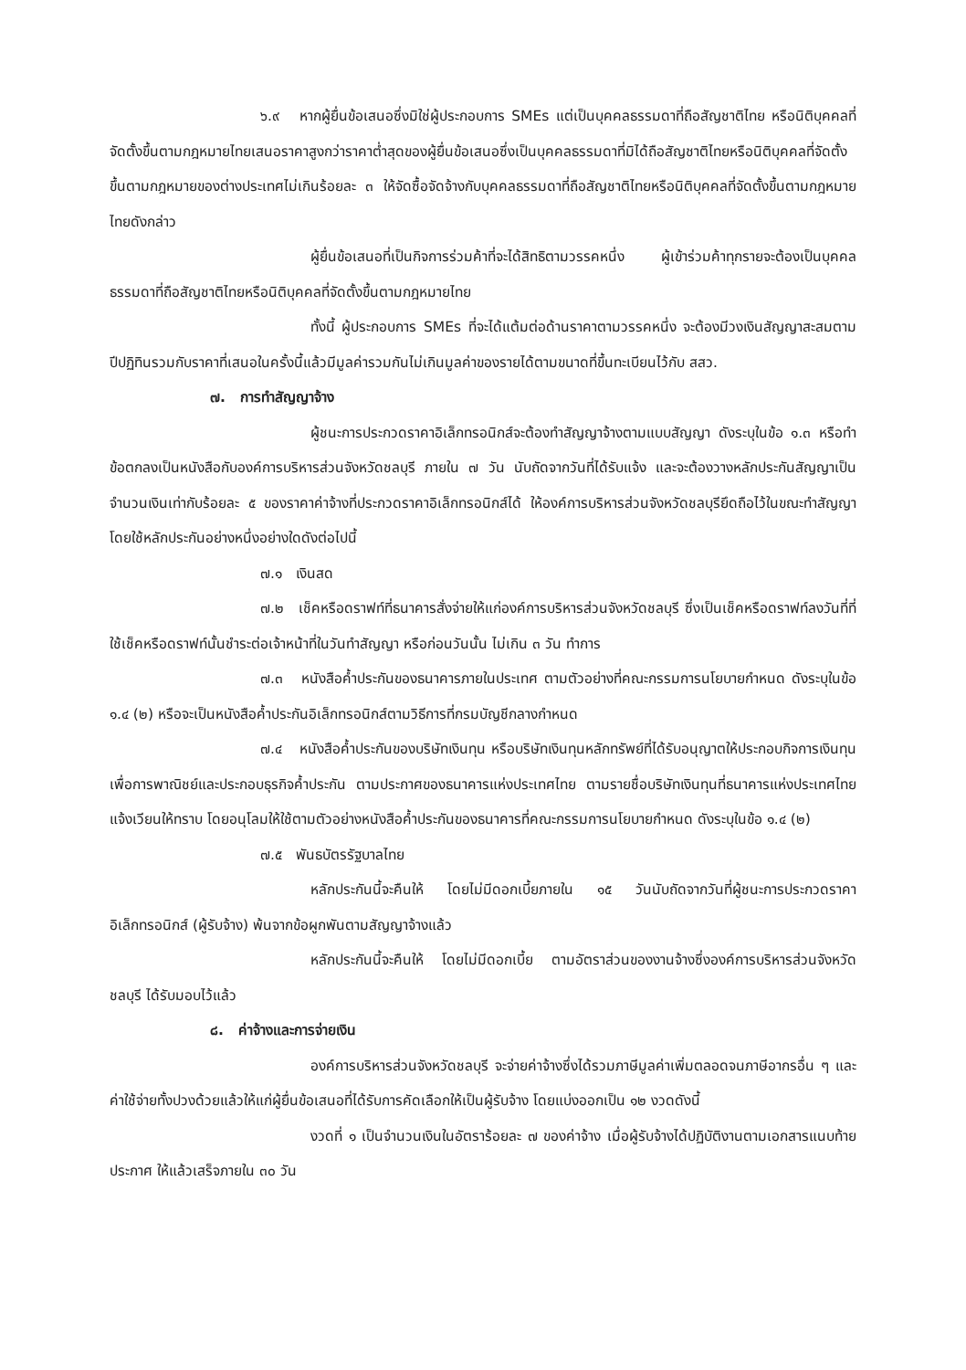๖.๙ หากผู้ยื่นข้อเสนอซึ่งมิใช่ผู้ประกอบการ SMEs แต่เป็นบุคคลธรรมดาที่ถือสัญชาติไทย หรือนิติบุคคลที่จัดตั้งขึ้นตามกฎหมายไทยเสนอราคาสูงกว่าราคาต่ำสุดของผู้ยื่นข้อเสนอซึ่งเป็นบุคคลธรรมดาที่มิได้ถือสัญชาติไทยหรือนิติบุคคลที่จัดตั้งขึ้นตามกฎหมายของต่างประเทศไม่เกินร้อยละ ๓ ให้จัดซื้อจัดจ้างกับบุคคลธรรมดาที่ถือสัญชาติไทยหรือนิติบุคคลที่จัดตั้งขึ้นตามกฎหมายไทยดังกล่าว
ผู้ยื่นข้อเสนอที่เป็นกิจการร่วมค้าที่จะได้สิทธิตามวรรคหนึ่ง ผู้เข้าร่วมค้าทุกรายจะต้องเป็นบุคคลธรรมดาที่ถือสัญชาติไทยหรือนิติบุคคลที่จัดตั้งขึ้นตามกฎหมายไทย
ทั้งนี้ ผู้ประกอบการ SMEs ที่จะได้แต้มต่อด้านราคาตามวรรคหนึ่ง จะต้องมีวงเงินสัญญาสะสมตามปีปฏิทินรวมกับราคาที่เสนอในครั้งนี้แล้วมีมูลค่ารวมกันไม่เกินมูลค่าของรายได้ตามขนาดที่ขึ้นทะเบียนไว้กับ สสว.
๗. การทำสัญญาจ้าง
ผู้ชนะการประกวดราคาอิเล็กทรอนิกส์จะต้องทำสัญญาจ้างตามแบบสัญญา ดังระบุในข้อ ๑.๓ หรือทำข้อตกลงเป็นหนังสือกับองค์การบริหารส่วนจังหวัดชลบุรี ภายใน ๗ วัน นับถัดจากวันที่ได้รับแจ้ง และจะต้องวางหลักประกันสัญญาเป็นจำนวนเงินเท่ากับร้อยละ ๕ ของราคาค่าจ้างที่ประกวดราคาอิเล็กทรอนิกส์ได้ ให้องค์การบริหารส่วนจังหวัดชลบุรียึดถือไว้ในขณะทำสัญญา โดยใช้หลักประกันอย่างหนึ่งอย่างใดดังต่อไปนี้
๗.๑ เงินสด
๗.๒ เช็คหรือดราฟท์ที่ธนาคารสั่งจ่ายให้แก่องค์การบริหารส่วนจังหวัดชลบุรี ซึ่งเป็นเช็คหรือดราฟท์ลงวันที่ที่ใช้เช็คหรือดราฟท์นั้นชำระต่อเจ้าหน้าที่ในวันทำสัญญา หรือก่อนวันนั้น ไม่เกิน ๓ วัน ทำการ
๗.๓ หนังสือค้ำประกันของธนาคารภายในประเทศ ตามตัวอย่างที่คณะกรรมการนโยบายกำหนด ดังระบุในข้อ ๑.๔ (๒) หรือจะเป็นหนังสือค้ำประกันอิเล็กทรอนิกส์ตามวิธีการที่กรมบัญชีกลางกำหนด
๗.๔ หนังสือค้ำประกันของบริษัทเงินทุน หรือบริษัทเงินทุนหลักทรัพย์ที่ได้รับอนุญาตให้ประกอบกิจการเงินทุนเพื่อการพาณิชย์และประกอบธุรกิจค้ำประกัน ตามประกาศของธนาคารแห่งประเทศไทย ตามรายชื่อบริษัทเงินทุนที่ธนาคารแห่งประเทศไทยแจ้งเวียนให้ทราบ โดยอนุโลมให้ใช้ตามตัวอย่างหนังสือค้ำประกันของธนาคารที่คณะกรรมการนโยบายกำหนด ดังระบุในข้อ ๑.๔ (๒)
๗.๕ พันธบัตรรัฐบาลไทย
หลักประกันนี้จะคืนให้ โดยไม่มีดอกเบี้ยภายใน ๑๕ วันนับถัดจากวันที่ผู้ชนะการประกวดราคาอิเล็กทรอนิกส์ (ผู้รับจ้าง) พ้นจากข้อผูกพันตามสัญญาจ้างแล้ว
หลักประกันนี้จะคืนให้ โดยไม่มีดอกเบี้ย ตามอัตราส่วนของงานจ้างซึ่งองค์การบริหารส่วนจังหวัดชลบุรี ได้รับมอบไว้แล้ว
๘. ค่าจ้างและการจ่ายเงิน
องค์การบริหารส่วนจังหวัดชลบุรี จะจ่ายค่าจ้างซึ่งได้รวมภาษีมูลค่าเพิ่มตลอดจนภาษีอากรอื่น ๆ และค่าใช้จ่ายทั้งปวงด้วยแล้วให้แก่ผู้ยื่นข้อเสนอที่ได้รับการคัดเลือกให้เป็นผู้รับจ้าง โดยแบ่งออกเป็น ๑๒ งวดดังนี้
งวดที่ ๑ เป็นจำนวนเงินในอัตราร้อยละ ๗ ของค่าจ้าง เมื่อผู้รับจ้างได้ปฏิบัติงานตามเอกสารแนบท้ายประกาศ ให้แล้วเสร็จภายใน ๓๐ วัน